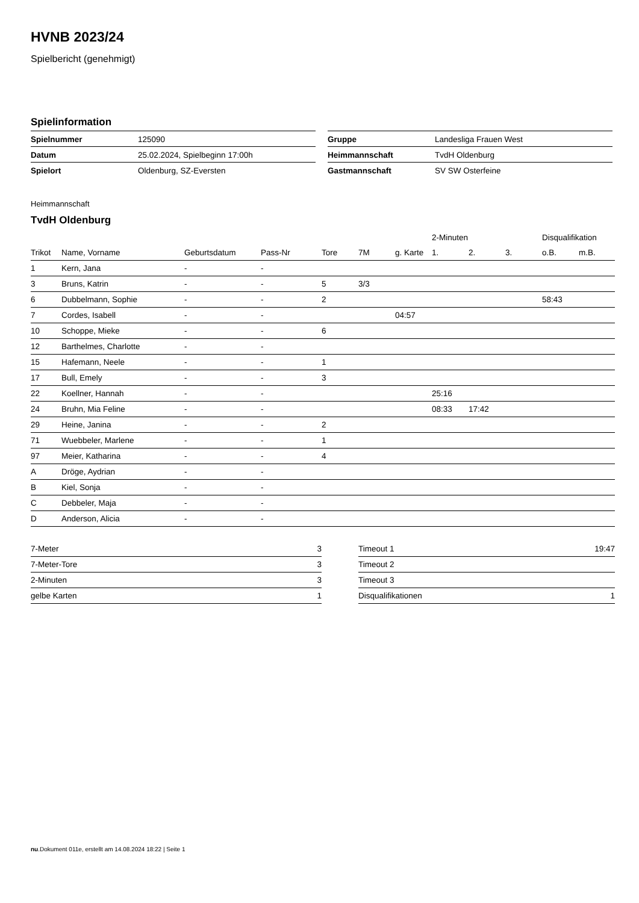HVNB 2023/24
Spielbericht (genehmigt)
Spielinformation
| Spielnummer | 125090 |
| Datum | 25.02.2024, Spielbeginn 17:00h |
| Spielort | Oldenburg, SZ-Eversten |
| Gruppe | Landesliga Frauen West |
| Heimmannschaft | TvdH Oldenburg |
| Gastmannschaft | SV SW Osterfeine |
Heimmannschaft
TvdH Oldenburg
| | | | | | | | 2-Minuten | | | Disqualifikation | |
| --- | --- | --- | --- | --- | --- | --- | --- | --- | --- | --- | --- |
| Trikot | Name, Vorname | Geburtsdatum | Pass-Nr | Tore | 7M | g. Karte | 1. | 2. | 3. | o.B. | m.B. |
| 1 | Kern, Jana | - | - | | | | | | | | |
| 3 | Bruns, Katrin | - | - | 5 | 3/3 | | | | | | |
| 6 | Dubbelmann, Sophie | - | - | 2 | | | | | | 58:43 | |
| 7 | Cordes, Isabell | - | - | | | 04:57 | | | | | |
| 10 | Schoppe, Mieke | - | - | 6 | | | | | | | |
| 12 | Barthelmes, Charlotte | - | - | | | | | | | | |
| 15 | Hafemann, Neele | - | - | 1 | | | | | | | |
| 17 | Bull, Emely | - | - | 3 | | | | | | | |
| 22 | Koellner, Hannah | - | - | | | | 25:16 | | | | |
| 24 | Bruhn, Mia Feline | - | - | | | | 08:33 | 17:42 | | | |
| 29 | Heine, Janina | - | - | 2 | | | | | | | |
| 71 | Wuebbeler, Marlene | - | - | 1 | | | | | | | |
| 97 | Meier, Katharina | - | - | 4 | | | | | | | |
| A | Dröge, Aydrian | - | - | | | | | | | | |
| B | Kiel, Sonja | - | - | | | | | | | | |
| C | Debbeler, Maja | - | - | | | | | | | | |
| D | Anderson, Alicia | - | - | | | | | | | | |
| 7-Meter | 3 |
| 7-Meter-Tore | 3 |
| 2-Minuten | 3 |
| gelbe Karten | 1 |
| Timeout 1 | 19:47 |
| Timeout 2 | |
| Timeout 3 | |
| Disqualifikationen | 1 |
nu.Dokument 011e, erstellt am 14.08.2024 18:22 | Seite 1